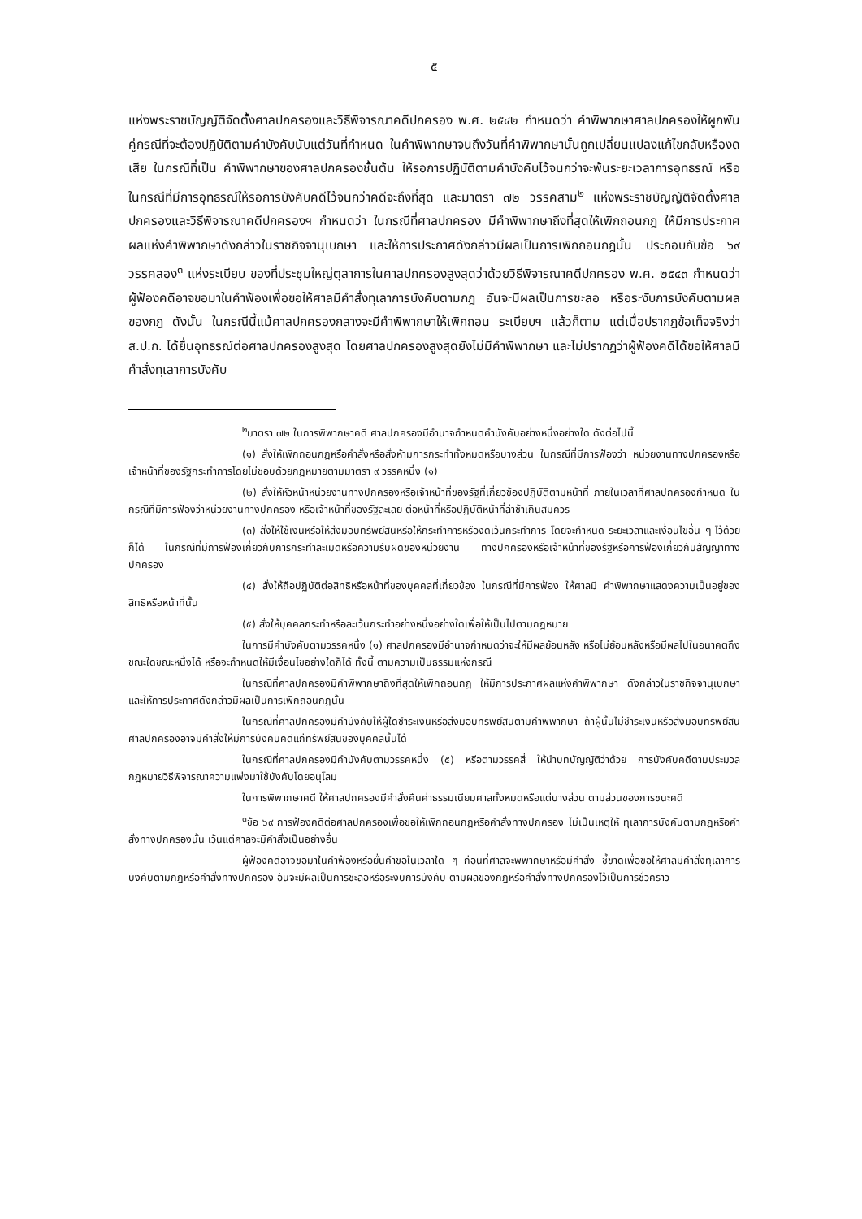๕
แห่งพระราชบัญญัติจัดตั้งศาลปกครองและวิธีพิจารณาคดีปกครอง พ.ศ. ๒๕๔๒ กำหนดว่า คำพิพากษาศาลปกครองให้ผูกพันคู่กรณีที่จะต้องปฏิบัติตามคำบังคับนับแต่วันที่กำหนด ในคำพิพากษาจนถึงวันที่คำพิพากษานั้นถูกเปลี่ยนแปลงแก้ไขกลับหรืองดเสีย ในกรณีที่เป็น คำพิพากษาของศาลปกครองชั้นต้น ให้รอการปฏิบัติตามคำบังคับไว้จนกว่าจะพ้นระยะเวลาการอุทธรณ์ หรือในกรณีที่มีการอุทธรณ์ให้รอการบังคับคดีไว้จนกว่าคดีจะถึงที่สุด และมาตรา ๗๒ วรรคสาม<sup>๒</sup> แห่งพระราชบัญญัติจัดตั้งศาลปกครองและวิธีพิจารณาคดีปกครองฯ กำหนดว่า ในกรณีที่ศาลปกครอง มีคำพิพากษาถึงที่สุดให้เพิกถอนกฎ ให้มีการประกาศผลแห่งคำพิพากษาดังกล่าวในราชกิจจานุเบกษา และให้การประกาศดังกล่าวมีผลเป็นการเพิกถอนกฎนั้น ประกอบกับข้อ ๖๙ วรรคสอง<sup>๓</sup> แห่งระเบียบ ของที่ประชุมใหญ่ตุลาการในศาลปกครองสูงสุดว่าด้วยวิธีพิจารณาคดีปกครอง พ.ศ. ๒๕๔๓ กำหนดว่า ผู้ฟ้องคดีอาจขอมาในคำฟ้องเพื่อขอให้ศาลมีคำสั่งทุเลาการบังคับตามกฎ อันจะมีผลเป็นการชะลอ หรือระงับการบังคับตามผลของกฎ ดังนั้น ในกรณีนี้แม้ศาลปกครองกลางจะมีคำพิพากษาให้เพิกถอน ระเบียบฯ แล้วก็ตาม แต่เมื่อปรากฏข้อเท็จจริงว่า ส.ป.ก. ได้ยื่นอุทธรณ์ต่อศาลปกครองสูงสุด โดยศาลปกครองสูงสุดยังไม่มีคำพิพากษา และไม่ปรากฏว่าผู้ฟ้องคดีได้ขอให้ศาลมีคำสั่งทุเลาการบังคับ
<sup>๒</sup> มาตรา ๗๒ ในการพิพากษาคดี ศาลปกครองมีอำนาจกำหนดคำบังคับอย่างหนึ่งอย่างใด ดังต่อไปนี้
(๑) สั่งให้เพิกถอนกฎหรือคำสั่งหรือสั่งห้ามการกระทำทั้งหมดหรือบางส่วน ในกรณีที่มีการฟ้องว่า หน่วยงานทางปกครองหรือเจ้าหน้าที่ของรัฐกระทำการโดยไม่ชอบด้วยกฎหมายตามมาตรา ๙ วรรคหนึ่ง (๑)
(๒) สั่งให้หัวหน้าหน่วยงานทางปกครองหรือเจ้าหน้าที่ของรัฐที่เกี่ยวข้องปฏิบัติตามหน้าที่ ภายในเวลาที่ศาลปกครองกำหนด ในกรณีที่มีการฟ้องว่าหน่วยงานทางปกครอง หรือเจ้าหน้าที่ของรัฐละเลย ต่อหน้าที่หรือปฏิบัติหน้าที่ล่าช้าเกินสมควร
(๓) สั่งให้ใช้เงินหรือให้ส่งมอบทรัพย์สินหรือให้กระทำการหรืองดเว้นกระทำการ โดยจะกำหนด ระยะเวลาและเงื่อนไขอื่น ๆ ไว้ด้วยก็ได้ ในกรณีที่มีการฟ้องเกี่ยวกับการกระทำละเมิดหรือความรับผิดของหน่วยงาน ทางปกครองหรือเจ้าหน้าที่ของรัฐหรือการฟ้องเกี่ยวกับสัญญาทางปกครอง
(๔) สั่งให้ถือปฏิบัติต่อสิทธิหรือหน้าที่ของบุคคลที่เกี่ยวข้อง ในกรณีที่มีการฟ้อง ให้ศาลมี คำพิพากษาแสดงความเป็นอยู่ของสิทธิหรือหน้าที่นั้น
(๕) สั่งให้บุคคลกระทำหรือละเว้นกระทำอย่างหนึ่งอย่างใดเพื่อให้เป็นไปตามกฎหมาย
ในการมีคำบังคับตามวรรคหนึ่ง (๑) ศาลปกครองมีอำนาจกำหนดว่าจะให้มีผลย้อนหลัง หรือไม่ย้อนหลังหรือมีผลไปในอนาคตถึงขณะใดขณะหนึ่งได้ หรือจะกำหนดให้มีเงื่อนไขอย่างใดก็ได้ ทั้งนี้ ตามความเป็นธรรมแห่งกรณี
ในกรณีที่ศาลปกครองมีคำพิพากษาถึงที่สุดให้เพิกถอนกฎ ให้มีการประกาศผลแห่งคำพิพากษา ดังกล่าวในราชกิจจานุเบกษา และให้การประกาศดังกล่าวมีผลเป็นการเพิกถอนกฎนั้น
ในกรณีที่ศาลปกครองมีคำบังคับให้ผู้ใดชำระเงินหรือส่งมอบทรัพย์สินตามคำพิพากษา ถ้าผู้นั้นไม่ชำระเงินหรือส่งมอบทรัพย์สิน ศาลปกครองอาจมีคำสั่งให้มีการบังคับคดีแก่ทรัพย์สินของบุคคลนั้นได้
ในกรณีที่ศาลปกครองมีคำบังคับตามวรรคหนึ่ง (๕) หรือตามวรรคสี่ ให้นำบทบัญญัติว่าด้วย การบังคับคดีตามประมวลกฎหมายวิธีพิจารณาความแพ่งมาใช้บังคับโดยอนุโลม
ในการพิพากษาคดี ให้ศาลปกครองมีคำสั่งคืนค่าธรรมเนียมศาลทั้งหมดหรือแต่บางส่วน ตามส่วนของการชนะคดี
<sup>๓</sup> ข้อ ๖๙ การฟ้องคดีต่อศาลปกครองเพื่อขอให้เพิกถอนกฎหรือคำสั่งทางปกครอง ไม่เป็นเหตุให้ ทุเลาการบังคับตามกฎหรือคำสั่งทางปกครองนั้น เว้นแต่ศาลจะมีคำสั่งเป็นอย่างอื่น
ผู้ฟ้องคดีอาจขอมาในคำฟ้องหรือยื่นคำขอในเวลาใด ๆ ก่อนที่ศาลจะพิพากษาหรือมีคำสั่ง ชี้ขาดเพื่อขอให้ศาลมีคำสั่งทุเลาการบังคับตามกฎหรือคำสั่งทางปกครอง อันจะมีผลเป็นการชะลอหรือระงับการบังคับ ตามผลของกฎหรือคำสั่งทางปกครองไว้เป็นการชั่วคราว